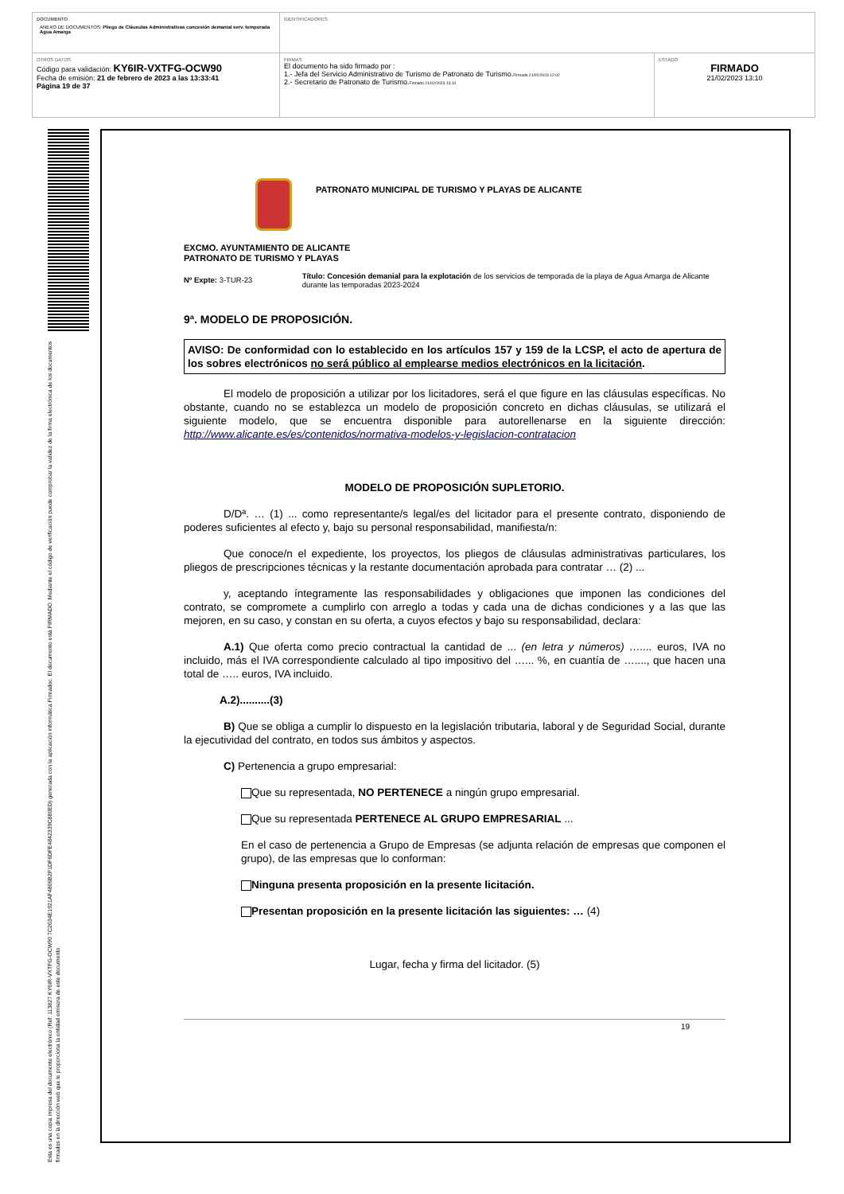| DOCUMENTO ANEXO DE DOCUMENTOS: Pliego de Cláusulas Administrativas concesión demanial serv. temporada Agua Amarga | IDENTIFICADORES | |
| OTROS DATOS Código para validación: KY6IR-VXTFG-OCW90 Fecha de emisión: 21 de febrero de 2023 a las 13:33:41 Página 19 de 37 | FIRMAS El documento ha sido firmado por : 1.- Jefa del Servicio Administrativo de Turismo de Patronato de Turismo. Firmado 21/02/2023 12:02 2.- Secretario de Patronato de Turismo. Firmado 21/02/2023 13:10 | ESTADO FIRMADO 21/02/2023 13:10 |
Esta es una copia impresa del documento electrónico (Ref: 113827 KY6IR-VXTFG-OCW90 7C2634E1921AF4806B2F1DF6DFE4842339C880ED) generada con la aplicación informática Firmadoc. El documento está FIRMADO. Mediante el código de verificación puede comprobar la validez de la firma electrónica de los documentos firmados en la dirección web que le proporciona la entidad emisora de este documento.
PATRONATO MUNICIPAL DE TURISMO Y PLAYAS DE ALICANTE
EXCMO. AYUNTAMIENTO DE ALICANTE
PATRONATO DE TURISMO Y PLAYAS
Nº Expte: 3-TUR-23
Título: Concesión demanial para la explotación de los servicios de temporada de la playa de Agua Amarga de Alicante durante las temporadas 2023-2024
9ª. MODELO DE PROPOSICIÓN.
AVISO: De conformidad con lo establecido en los artículos 157 y 159 de la LCSP, el acto de apertura de los sobres electrónicos no será público al emplearse medios electrónicos en la licitación.
El modelo de proposición a utilizar por los licitadores, será el que figure en las cláusulas específicas. No obstante, cuando no se establezca un modelo de proposición concreto en dichas cláusulas, se utilizará el siguiente modelo, que se encuentra disponible para autorellenarse en la siguiente dirección: http://www.alicante.es/es/contenidos/normativa-modelos-y-legislacion-contratacion
MODELO DE PROPOSICIÓN SUPLETORIO.
D/Dª. … (1) ... como representante/s legal/es del licitador para el presente contrato, disponiendo de poderes suficientes al efecto y, bajo su personal responsabilidad, manifiesta/n:
Que conoce/n el expediente, los proyectos, los pliegos de cláusulas administrativas particulares, los pliegos de prescripciones técnicas y la restante documentación aprobada para contratar … (2) ...
y, aceptando íntegramente las responsabilidades y obligaciones que imponen las condiciones del contrato, se compromete a cumplirlo con arreglo a todas y cada una de dichas condiciones y a las que las mejoren, en su caso, y constan en su oferta, a cuyos efectos y bajo su responsabilidad, declara:
A.1) Que oferta como precio contractual la cantidad de ... (en letra y números) ….... euros, IVA no incluido, más el IVA correspondiente calculado al tipo impositivo del …... %, en cuantía de …...., que hacen una total de ….. euros, IVA incluido.
A.2)..........(3)
B) Que se obliga a cumplir lo dispuesto en la legislación tributaria, laboral y de Seguridad Social, durante la ejecutividad del contrato, en todos sus ámbitos y aspectos.
C) Pertenencia a grupo empresarial:
Que su representada, NO PERTENECE a ningún grupo empresarial.
Que su representada PERTENECE AL GRUPO EMPRESARIAL ...
En el caso de pertenencia a Grupo de Empresas (se adjunta relación de empresas que componen el grupo), de las empresas que lo conforman:
Ninguna presenta proposición en la presente licitación.
Presentan proposición en la presente licitación las siguientes: … (4)
Lugar, fecha y firma del licitador. (5)
19